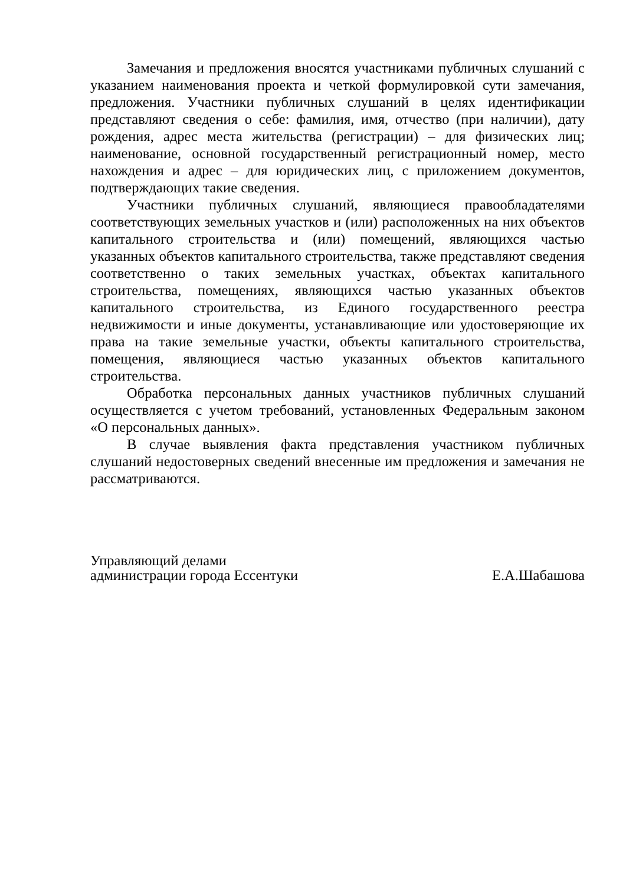Замечания и предложения вносятся участниками публичных слушаний с указанием наименования проекта и четкой формулировкой сути замечания, предложения. Участники публичных слушаний в целях идентификации представляют сведения о себе: фамилия, имя, отчество (при наличии), дату рождения, адрес места жительства (регистрации) – для физических лиц; наименование, основной государственный регистрационный номер, место нахождения и адрес – для юридических лиц, с приложением документов, подтверждающих такие сведения.
Участники публичных слушаний, являющиеся правообладателями соответствующих земельных участков и (или) расположенных на них объектов капитального строительства и (или) помещений, являющихся частью указанных объектов капитального строительства, также представляют сведения соответственно о таких земельных участках, объектах капитального строительства, помещениях, являющихся частью указанных объектов капитального строительства, из Единого государственного реестра недвижимости и иные документы, устанавливающие или удостоверяющие их права на такие земельные участки, объекты капитального строительства, помещения, являющиеся частью указанных объектов капитального строительства.
Обработка персональных данных участников публичных слушаний осуществляется с учетом требований, установленных Федеральным законом «О персональных данных».
В случае выявления факта представления участником публичных слушаний недостоверных сведений внесенные им предложения и замечания не рассматриваются.
Управляющий делами
администрации города Ессентуки
Е.А.Шабашова